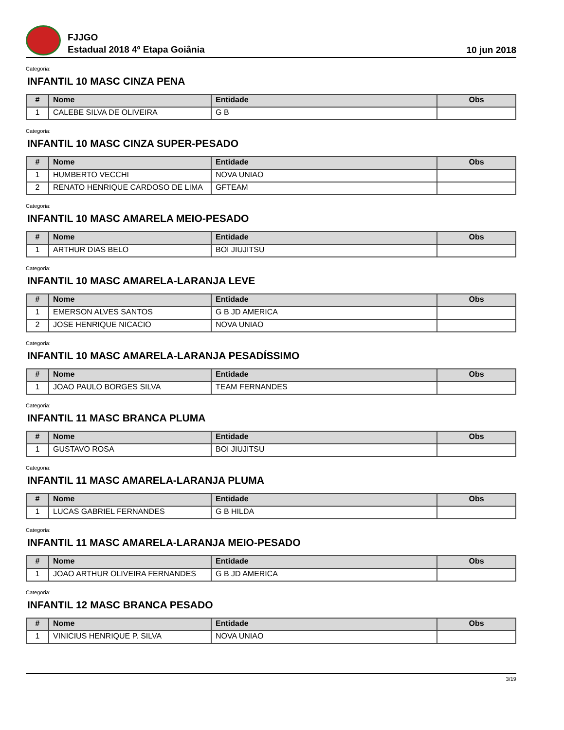FJJGO
Estadual 2018 4º Etapa Goiânia
10 jun 2018
Categoria:
INFANTIL 10 MASC CINZA PENA
| # | Nome | Entidade | Obs |
| --- | --- | --- | --- |
| 1 | CALEBE SILVA DE OLIVEIRA | G B | |
Categoria:
INFANTIL 10 MASC CINZA SUPER-PESADO
| # | Nome | Entidade | Obs |
| --- | --- | --- | --- |
| 1 | HUMBERTO VECCHI | NOVA UNIAO | |
| 2 | RENATO HENRIQUE CARDOSO DE LIMA | GFTEAM | |
Categoria:
INFANTIL 10 MASC AMARELA MEIO-PESADO
| # | Nome | Entidade | Obs |
| --- | --- | --- | --- |
| 1 | ARTHUR DIAS BELO | BOI JIUJITSU | |
Categoria:
INFANTIL 10 MASC AMARELA-LARANJA LEVE
| # | Nome | Entidade | Obs |
| --- | --- | --- | --- |
| 1 | EMERSON ALVES SANTOS | G B JD AMERICA | |
| 2 | JOSE HENRIQUE NICACIO | NOVA UNIAO | |
Categoria:
INFANTIL 10 MASC AMARELA-LARANJA PESADÍSSIMO
| # | Nome | Entidade | Obs |
| --- | --- | --- | --- |
| 1 | JOAO PAULO BORGES SILVA | TEAM FERNANDES | |
Categoria:
INFANTIL 11 MASC BRANCA PLUMA
| # | Nome | Entidade | Obs |
| --- | --- | --- | --- |
| 1 | GUSTAVO ROSA | BOI JIUJITSU | |
Categoria:
INFANTIL 11 MASC AMARELA-LARANJA PLUMA
| # | Nome | Entidade | Obs |
| --- | --- | --- | --- |
| 1 | LUCAS GABRIEL FERNANDES | G B HILDA | |
Categoria:
INFANTIL 11 MASC AMARELA-LARANJA MEIO-PESADO
| # | Nome | Entidade | Obs |
| --- | --- | --- | --- |
| 1 | JOAO ARTHUR OLIVEIRA FERNANDES | G B JD AMERICA | |
Categoria:
INFANTIL 12 MASC BRANCA PESADO
| # | Nome | Entidade | Obs |
| --- | --- | --- | --- |
| 1 | VINICIUS HENRIQUE P. SILVA | NOVA UNIAO | |
3/19